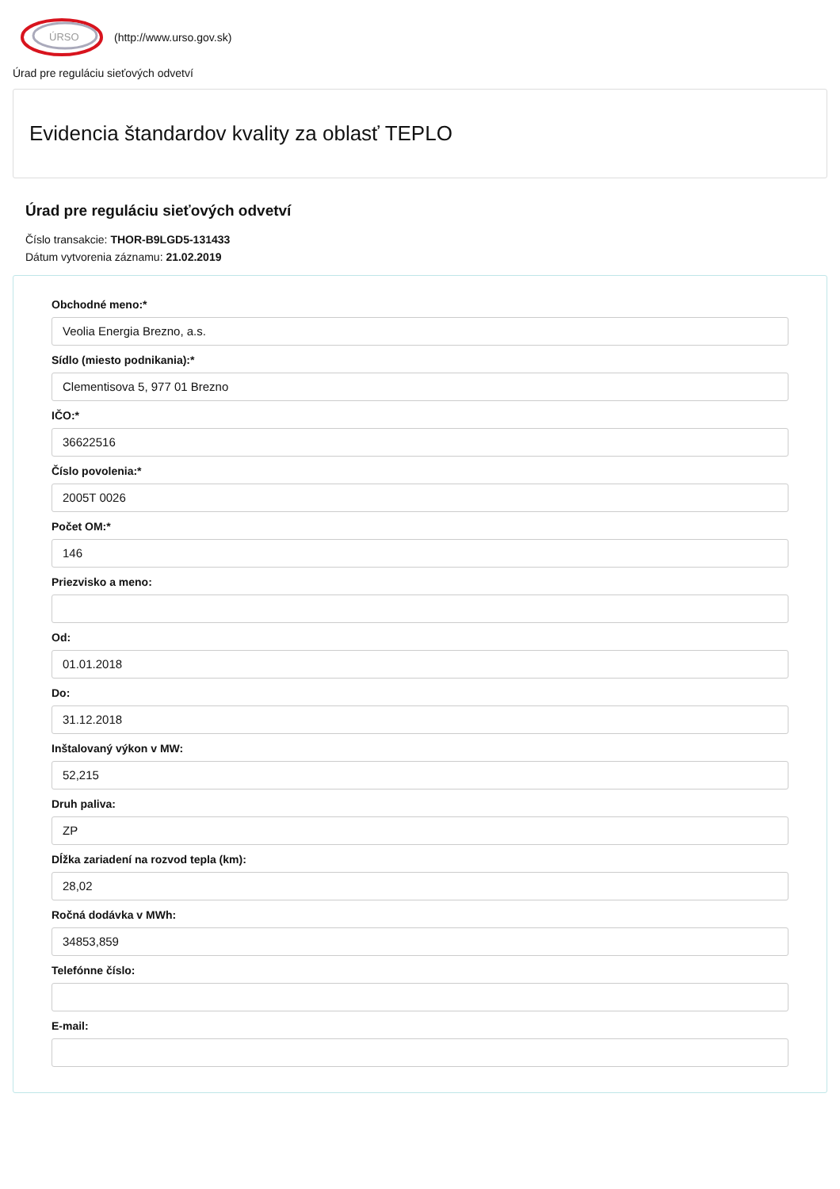ÚRSO
(http://www.urso.gov.sk)
Úrad pre reguláciu sieťových odvetví
Evidencia štandardov kvality za oblasť TEPLO
Úrad pre reguláciu sieťových odvetví
Číslo transakcie: THOR-B9LGD5-131433
Dátum vytvorenia záznamu: 21.02.2019
Obchodné meno:*
Veolia Energia Brezno, a.s.
Sídlo (miesto podnikania):*
Clementisova 5, 977 01 Brezno
IČO:*
36622516
Číslo povolenia:*
2005T 0026
Počet OM:*
146
Priezvisko a meno:
Od:
01.01.2018
Do:
31.12.2018
Inštalovaný výkon v MW:
52,215
Druh paliva:
ZP
Dĺžka zariadení na rozvod tepla (km):
28,02
Ročná dodávka v MWh:
34853,859
Telefónne číslo:
E-mail: